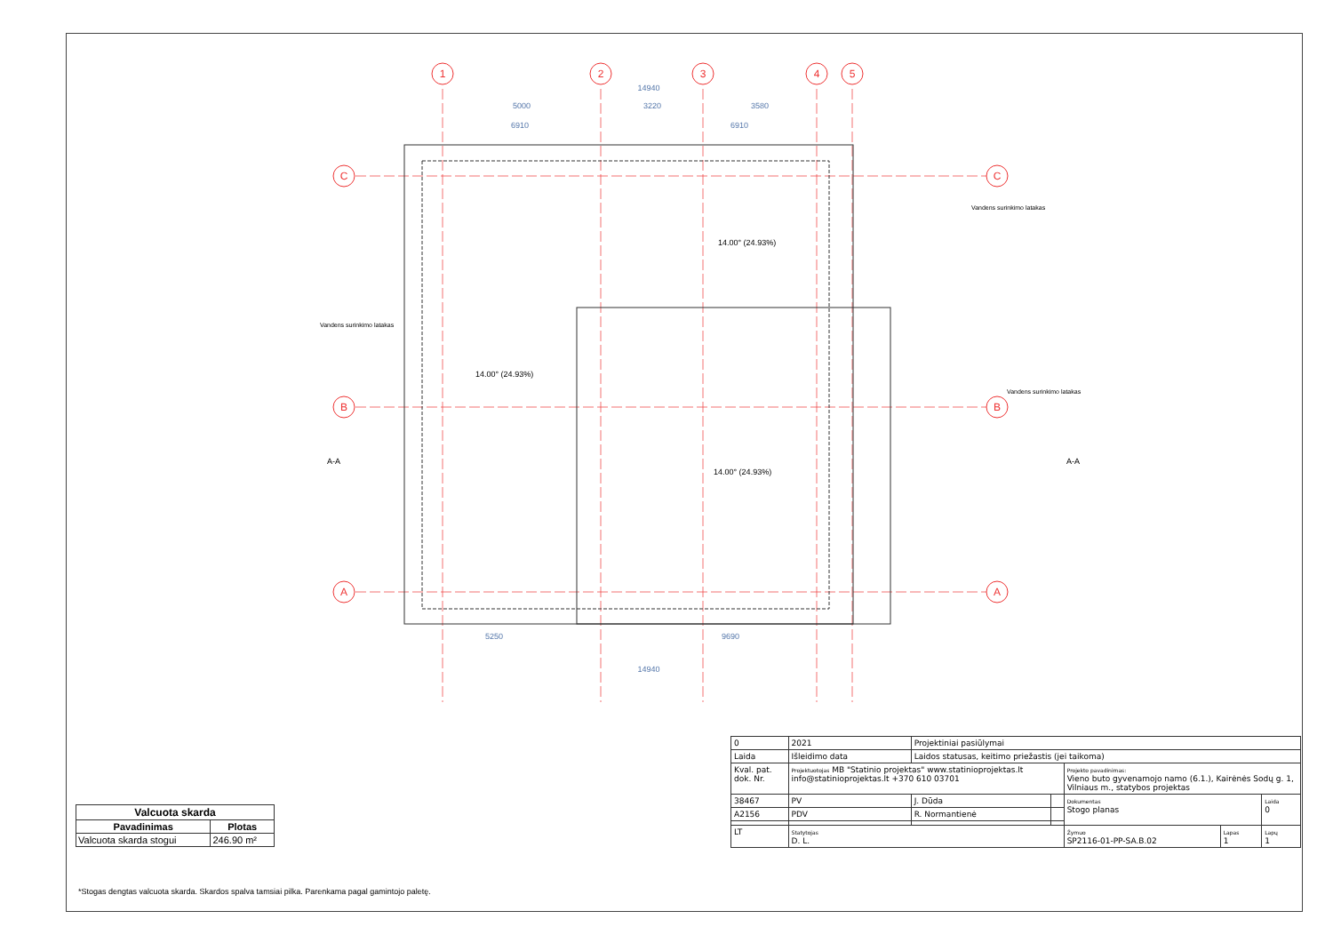1
2
3
4
5
C
B
A
C
B
A
14940
5000
3220
3580
6910
6910
5250
9690
14940
14.00° (24.93%)
14.00° (24.93%)
14.00° (24.93%)
Vandens surinkimo latakas
Vandens surinkimo latakas
Vandens surinkimo latakas
A-A
A-A
| Valcuota skarda | |
| --- | --- |
| Pavadinimas | Plotas |
| Valcuota skarda stogui | 246.90 m² |
*Stogas dengtas valcuota skarda. Skardos spalva tamsiai pilka. Parenkama pagal gamintojo paletę.
| 0 | 2021 | Projektiniai pasiūlymai | | | | |
| Laida | Išleidimo data | Laidos statusas, keitimo priežastis (jei taikoma) | | | | |
| Kval. pat. dok. Nr. | Projektuotojas MB "Statinio projektas" www.statinioprojektas.lt info@statinioprojektas.lt +370 610 03701 | | | Projekto pavadinimas: Vieno buto gyvenamojo namo (6.1.), Kairėnės Sodų g. 1, Vilniaus m., statybos projektas | | |
| 38467 | PV | J. Dūda | | Dokumentas Stogo planas | | Laida 0 |
| A2156 | PDV | R. Normantienė | | | | |
| LT | Statytojas D. L. | | | Žymuo SP2116-01-PP-SA.B.02 | Lapas 1 | Lapų 1 |